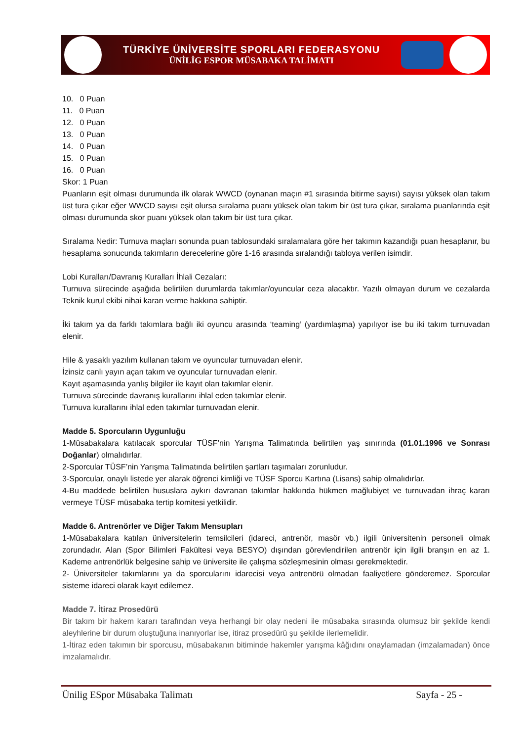TÜRKİYE ÜNİVERSİTE SPORLARI FEDERASYONU
ÜNİLİG ESPOR MÜSABAKA TALİMATI
10. 0 Puan
11. 0 Puan
12. 0 Puan
13. 0 Puan
14. 0 Puan
15. 0 Puan
16. 0 Puan
Skor: 1 Puan
Puanların eşit olması durumunda ilk olarak WWCD (oynanan maçın #1 sırasında bitirme sayısı) sayısı yüksek olan takım üst tura çıkar eğer WWCD sayısı eşit olursa sıralama puanı yüksek olan takım bir üst tura çıkar, sıralama puanlarında eşit olması durumunda skor puanı yüksek olan takım bir üst tura çıkar.
Sıralama Nedir: Turnuva maçları sonunda puan tablosundaki sıralamalara göre her takımın kazandığı puan hesaplanır, bu hesaplama sonucunda takımların derecelerine göre 1-16 arasında sıralandığı tabloya verilen isimdir.
Lobi Kuralları/Davranış Kuralları İhlali Cezaları:
Turnuva sürecinde aşağıda belirtilen durumlarda takımlar/oyuncular ceza alacaktır. Yazılı olmayan durum ve cezalarda Teknik kurul ekibi nihai kararı verme hakkına sahiptir.
İki takım ya da farklı takımlara bağlı iki oyuncu arasında ‘teaming’ (yardımlaşma) yapılıyor ise bu iki takım turnuvadan elenir.
Hile & yasaklı yazılım kullanan takım ve oyuncular turnuvadan elenir.
İzinsiz canlı yayın açan takım ve oyuncular turnuvadan elenir.
Kayıt aşamasında yanlış bilgiler ile kayıt olan takımlar elenir.
Turnuva sürecinde davranış kurallarını ihlal eden takımlar elenir.
Turnuva kurallarını ihlal eden takımlar turnuvadan elenir.
Madde 5. Sporcuların Uygunluğu
1-Müsabakalara katılacak sporcular TÜSF’nin Yarışma Talimatında belirtilen yaş sınırında (01.01.1996 ve Sonrası Doğanlar) olmalıdırlar.
2-Sporcular TÜSF’nin Yarışma Talimatında belirtilen şartları taşımaları zorunludur.
3-Sporcular, onaylı listede yer alarak öğrenci kimliği ve TÜSF Sporcu Kartına (Lisans) sahip olmalıdırlar.
4-Bu maddede belirtilen hususlara aykırı davranan takımlar hakkında hükmen mağlubiyet ve turnuvadan ihraç kararı vermeye TÜSF müsabaka tertip komitesi yetkilidir.
Madde 6. Antrenörler ve Diğer Takım Mensupları
1-Müsabakalara katılan üniversitelerin temsilcileri (idareci, antrenör, masör vb.) ilgili üniversitenin personeli olmak zorundadır. Alan (Spor Bilimleri Fakültesi veya BESYO) dışından görevlendirilen antrenör için ilgili branşın en az 1. Kademe antrenörlük belgesine sahip ve üniversite ile çalışma sözleşmesinin olması gerekmektedir.
2- Üniversiteler takımlarını ya da sporcularını idarecisi veya antrenörü olmadan faaliyetlere gönderemez. Sporcular sisteme idareci olarak kayıt edilemez.
Madde 7. İtiraz Prosedürü
Bir takım bir hakem kararı tarafından veya herhangi bir olay nedeni ile müsabaka sırasında olumsuz bir şekilde kendi aleyhlerine bir durum oluştuğuna inanıyorlar ise, itiraz prosedürü şu şekilde ilerlemelidir.
1-İtiraz eden takımın bir sporcusu, müsabakanın bitiminde hakemler yarışma kâğıdını onaylamadan (imzalamadan) önce imzalamalıdır.
Ünilig ESpor Müsabaka Talimatı Sayfa - 25 -